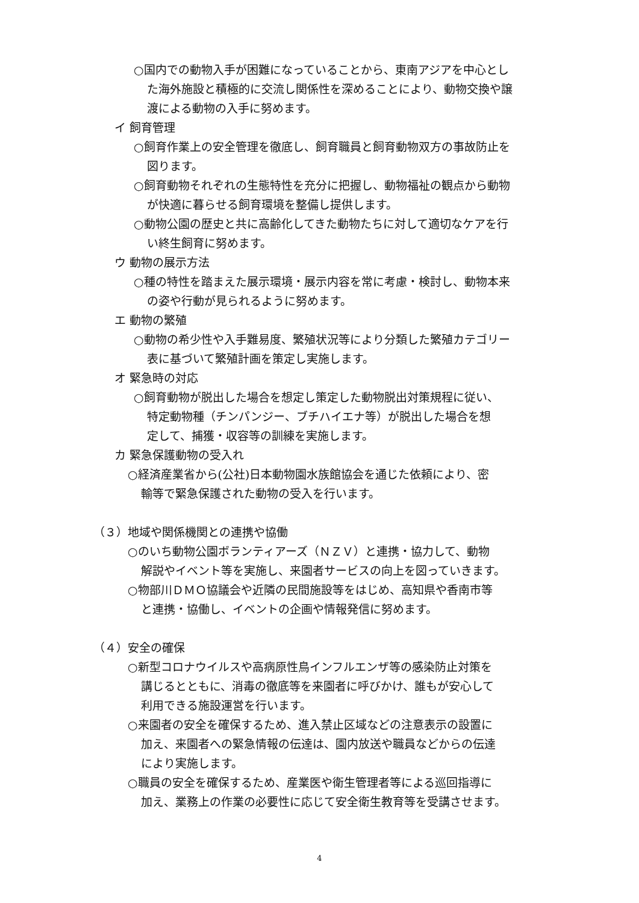○国内での動物入手が困難になっていることから、東南アジアを中心とし
た海外施設と積極的に交流し関係性を深めることにより、動物交換や譲
渡による動物の入手に努めます。
イ 飼育管理
○飼育作業上の安全管理を徹底し、飼育職員と飼育動物双方の事故防止を
図ります。
○飼育動物それぞれの生態特性を充分に把握し、動物福祉の観点から動物
が快適に暮らせる飼育環境を整備し提供します。
○動物公園の歴史と共に高齢化してきた動物たちに対して適切なケアを行
い終生飼育に努めます。
ウ 動物の展示方法
○種の特性を踏まえた展示環境・展示内容を常に考慮・検討し、動物本来
の姿や行動が見られるように努めます。
エ 動物の繁殖
○動物の希少性や入手難易度、繁殖状況等により分類した繁殖カテゴリー
表に基づいて繁殖計画を策定し実施します。
オ 緊急時の対応
○飼育動物が脱出した場合を想定し策定した動物脱出対策規程に従い、
特定動物種（チンパンジー、ブチハイエナ等）が脱出した場合を想
定して、捕獲・収容等の訓練を実施します。
カ 緊急保護動物の受入れ
○経済産業省から(公社)日本動物園水族館協会を通じた依頼により、密
輸等で緊急保護された動物の受入を行います。
（３）地域や関係機関との連携や協働
○のいち動物公園ボランティアーズ（ＮＺＶ）と連携・協力して、動物
解説やイベント等を実施し、来園者サービスの向上を図っていきます。
○物部川ＤＭＯ協議会や近隣の民間施設等をはじめ、高知県や香南市等
と連携・協働し、イベントの企画や情報発信に努めます。
（４）安全の確保
○新型コロナウイルスや高病原性鳥インフルエンザ等の感染防止対策を
講じるとともに、消毒の徹底等を来園者に呼びかけ、誰もが安心して
利用できる施設運営を行います。
○来園者の安全を確保するため、進入禁止区域などの注意表示の設置に
加え、来園者への緊急情報の伝達は、園内放送や職員などからの伝達
により実施します。
○職員の安全を確保するため、産業医や衛生管理者等による巡回指導に
加え、業務上の作業の必要性に応じて安全衛生教育等を受講させます。
4